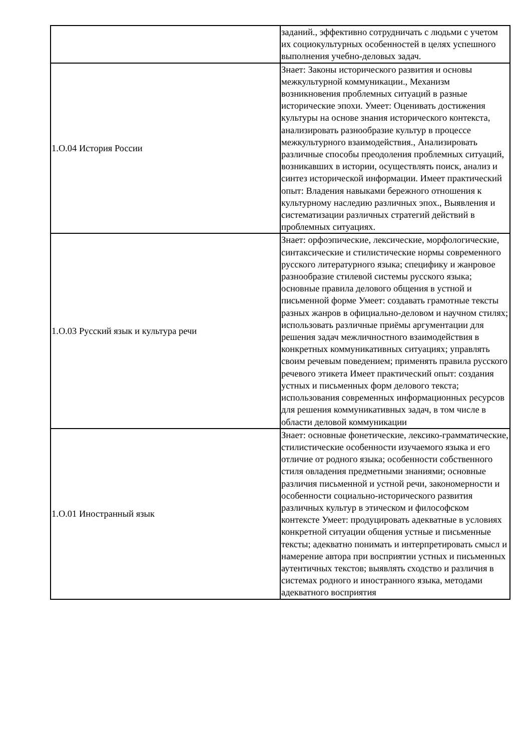| | заданий., эффективно сотрудничать с людьми с учетом их социокультурных особенностей в целях успешного выполнения учебно-деловых задач. |
| 1.О.04 История России | Знает: Законы исторического развития и основы межкультурной коммуникации., Механизм возникновения проблемных ситуаций в разные исторические эпохи. Умеет: Оценивать достижения культуры на основе знания исторического контекста, анализировать разнообразие культур в процессе межкультурного взаимодействия., Анализировать различные способы преодоления проблемных ситуаций, возникавших в истории, осуществлять поиск, анализ и синтез исторической информации. Имеет практический опыт: Владения навыками бережного отношения к культурному наследию различных эпох., Выявления и систематизации различных стратегий действий в проблемных ситуациях. |
| 1.О.03 Русский язык и культура речи | Знает: орфоэпические, лексические, морфологические, синтаксические и стилистические нормы современного русского литературного языка; специфику и жанровое разнообразие стилевой системы русского языка; основные правила делового общения в устной и письменной форме Умеет: создавать грамотные тексты разных жанров в официально-деловом и научном стилях; использовать различные приёмы аргументации для решения задач межличностного взаимодействия в конкретных коммуникативных ситуациях; управлять своим речевым поведением; применять правила русского речевого этикета Имеет практический опыт: создания устных и письменных форм делового текста; использования современных информационных ресурсов для решения коммуникативных задач, в том числе в области деловой коммуникации |
| 1.О.01 Иностранный язык | Знает: основные фонетические, лексико-грамматические, стилистические особенности изучаемого языка и его отличие от родного языка; особенности собственного стиля овладения предметными знаниями; основные различия письменной и устной речи, закономерности и особенности социально-исторического развития различных культур в этическом и философском контексте Умеет: продуцировать адекватные в условиях конкретной ситуации общения устные и письменные тексты; адекватно понимать и интерпретировать смысл и намерение автора при восприятии устных и письменных аутентичных текстов; выявлять сходство и различия в системах родного и иностранного языка, методами адекватного восприятия |